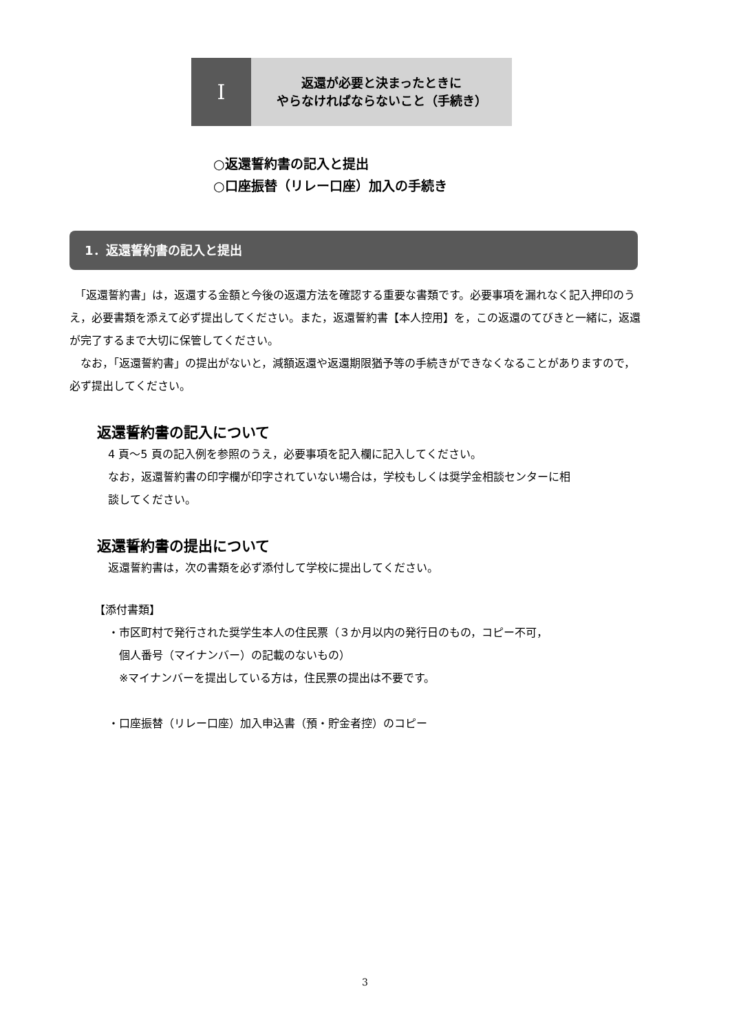I
返還が必要と決まったときに
やらなければならないこと（手続き）
○返還誓約書の記入と提出
○口座振替（リレー口座）加入の手続き
1．返還誓約書の記入と提出
　「返還誓約書」は，返還する金額と今後の返還方法を確認する重要な書類です。必要事項を漏れなく記入押印のうえ，必要書類を添えて必ず提出してください。また，返還誓約書【本人控用】を，この返還のてびきと一緒に，返還が完了するまで大切に保管してください。
　なお，「返還誓約書」の提出がないと，減額返還や返還期限猶予等の手続きができなくなることがありますので，必ず提出してください。
返還誓約書の記入について
4 頁～5 頁の記入例を参照のうえ，必要事項を記入欄に記入してください。
なお，返還誓約書の印字欄が印字されていない場合は，学校もしくは奨学金相談センターに相
談してください。
返還誓約書の提出について
返還誓約書は，次の書類を必ず添付して学校に提出してください。
【添付書類】
・市区町村で発行された奨学生本人の住民票（３か月以内の発行日のもの，コピー不可，
個人番号（マイナンバー）の記載のないもの）
※マイナンバーを提出している方は，住民票の提出は不要です。
・口座振替（リレー口座）加入申込書（預・貯金者控）のコピー
3